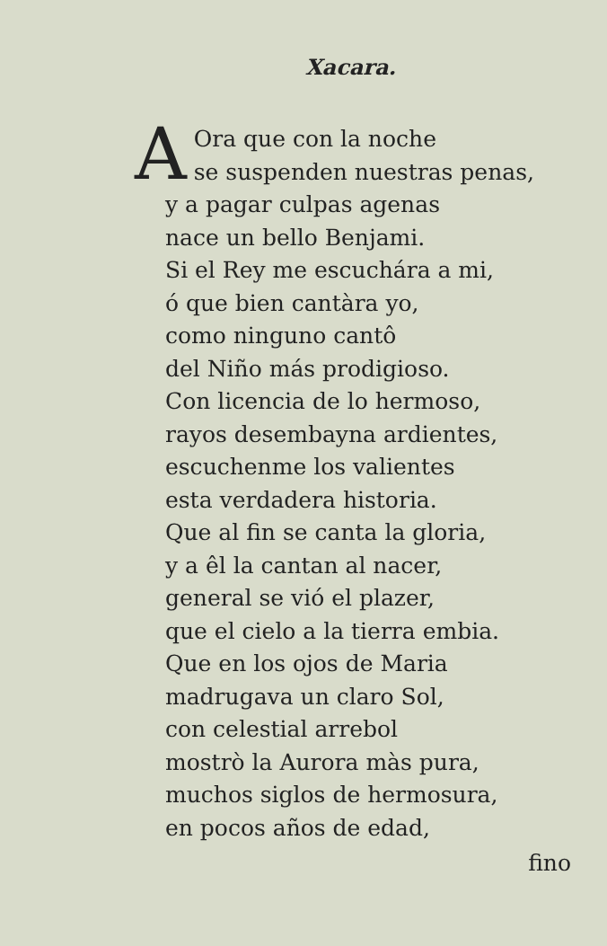Xacara.
A
Ora que con la noche
se suspenden nuestras penas,
y a pagar culpas agenas
nace un bello Benjami.
Si el Rey me escuchára a mi,
ó que bien cantàra yo,
como ninguno cantô
del Niño más prodigioso.
Con licencia de lo hermoso,
rayos desembayna ardientes,
escuchenme los valientes
esta verdadera historia.
Que al fin se canta la gloria,
y a êl la cantan al nacer,
general se vió el plazer,
que el cielo a la tierra embia.
Que en los ojos de Maria
madrugava un claro Sol,
con celestial arrebol
mostrò la Aurora màs pura,
muchos siglos de hermosura,
en pocos años de edad,
fino